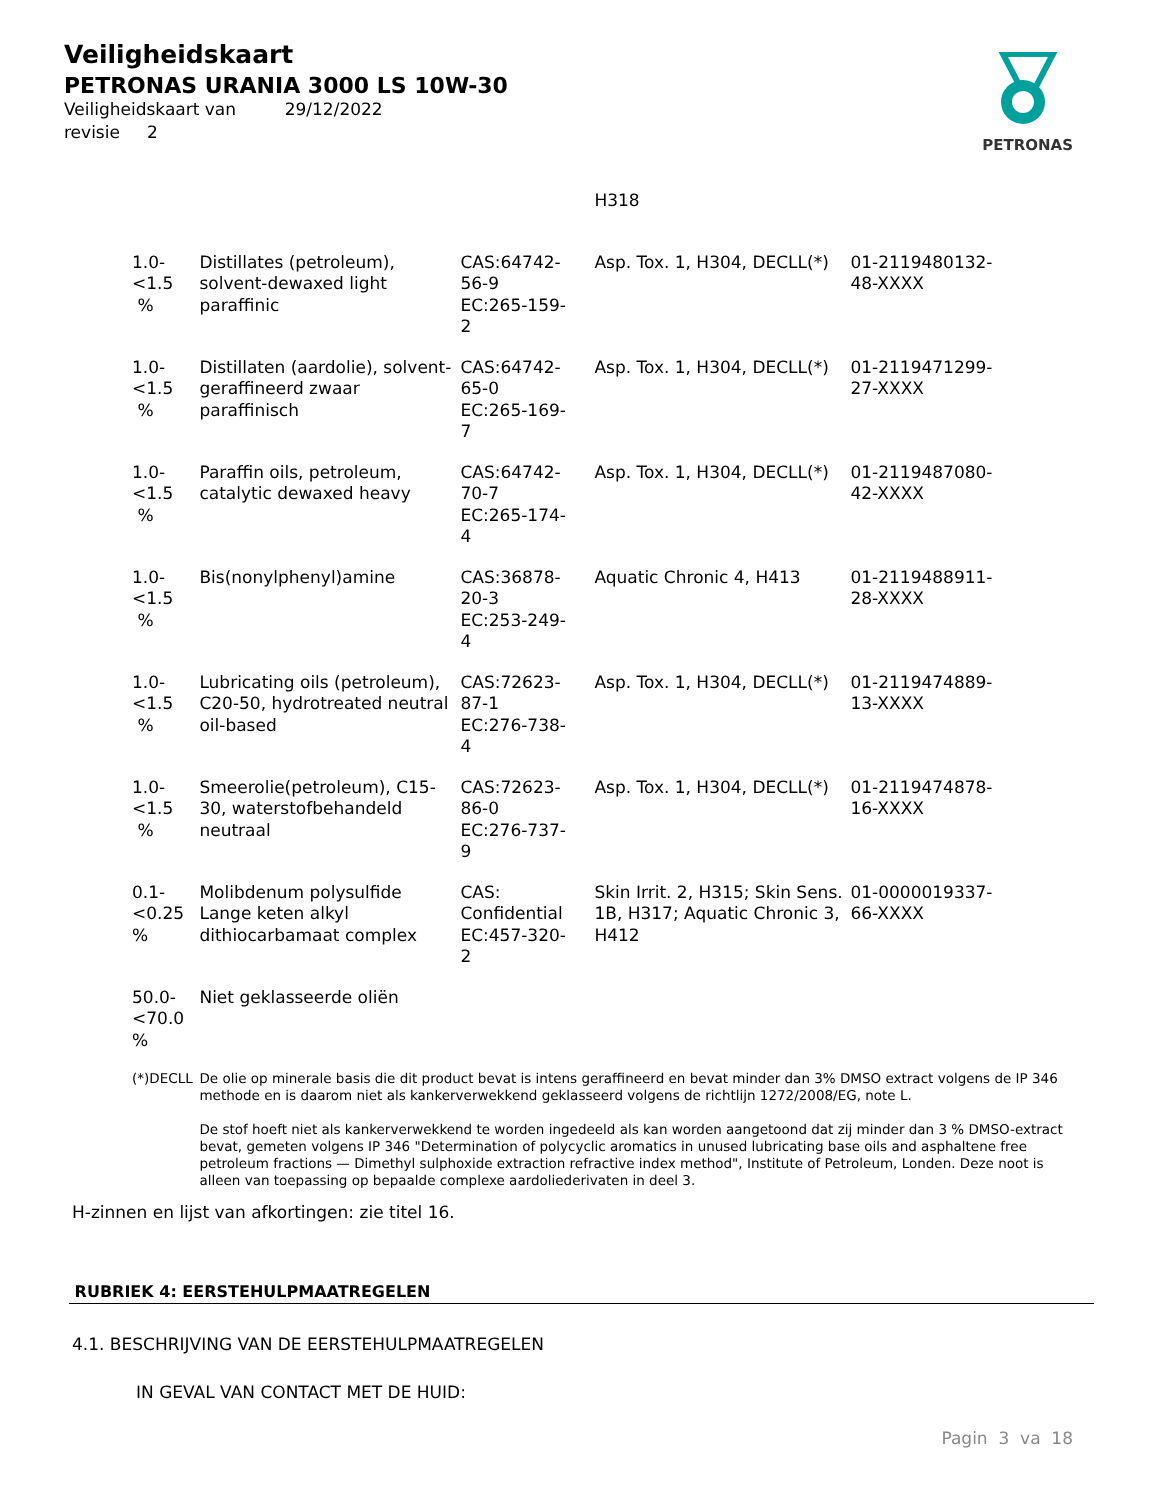Veiligheidskaart
PETRONAS URANIA 3000 LS 10W-30
Veiligheidskaart van 29/12/2022
revisie 2
PETRONAS
| | | | H318 | |
| 1.0-<1.5 % | Distillates (petroleum), solvent-dewaxed light paraffinic | CAS:64742- 56-9 EC:265-159- 2 | Asp. Tox. 1, H304, DECLL(*) | 01-2119480132- 48-XXXX |
| 1.0-<1.5 % | Distillaten (aardolie), solvent-geraffineerd zwaar paraffinisch | CAS:64742- 65-0 EC:265-169- 7 | Asp. Tox. 1, H304, DECLL(*) | 01-2119471299- 27-XXXX |
| 1.0-<1.5 % | Paraffin oils, petroleum, catalytic dewaxed heavy | CAS:64742- 70-7 EC:265-174- 4 | Asp. Tox. 1, H304, DECLL(*) | 01-2119487080- 42-XXXX |
| 1.0-<1.5 % | Bis(nonylphenyl)amine | CAS:36878- 20-3 EC:253-249- 4 | Aquatic Chronic 4, H413 | 01-2119488911- 28-XXXX |
| 1.0-<1.5 % | Lubricating oils (petroleum), C20-50, hydrotreated neutral oil-based | CAS:72623- 87-1 EC:276-738- 4 | Asp. Tox. 1, H304, DECLL(*) | 01-2119474889- 13-XXXX |
| 1.0-<1.5 % | Smeerolie(petroleum), C15-30, waterstofbehandeld neutraal | CAS:72623- 86-0 EC:276-737- 9 | Asp. Tox. 1, H304, DECLL(*) | 01-2119474878- 16-XXXX |
| 0.1- <0.25 % | Molibdenum polysulfide Lange keten alkyl dithiocarbamaat complex | CAS: Confidential EC:457-320- 2 | Skin Irrit. 2, H315; Skin Sens. 1B, H317; Aquatic Chronic 3, H412 | 01-0000019337- 66-XXXX |
| 50.0- <70.0 % | Niet geklasseerde oliën | | | |
| (*)DECLL | De olie op minerale basis die dit product bevat is intens geraffineerd en bevat minder dan 3% DMSO extract volgens de IP 346 methode en is daarom niet als kankerverwekkend geklasseerd volgens de richtlijn 1272/2008/EG, note L. De stof hoeft niet als kankerverwekkend te worden ingedeeld als kan worden aangetoond dat zij minder dan 3 % DMSO-extract bevat, gemeten volgens IP 346 "Determination of polycyclic aromatics in unused lubricating base oils and asphaltene free petroleum fractions — Dimethyl sulphoxide extraction refractive index method", Institute of Petroleum, Londen. Deze noot is alleen van toepassing op bepaalde complexe aardoliederivaten in deel 3. | | | |
H-zinnen en lijst van afkortingen: zie titel 16.
RUBRIEK 4: EERSTEHULPMAATREGELEN
4.1. BESCHRIJVING VAN DE EERSTEHULPMAATREGELEN
IN GEVAL VAN CONTACT MET DE HUID:
Pagin 3 va 18